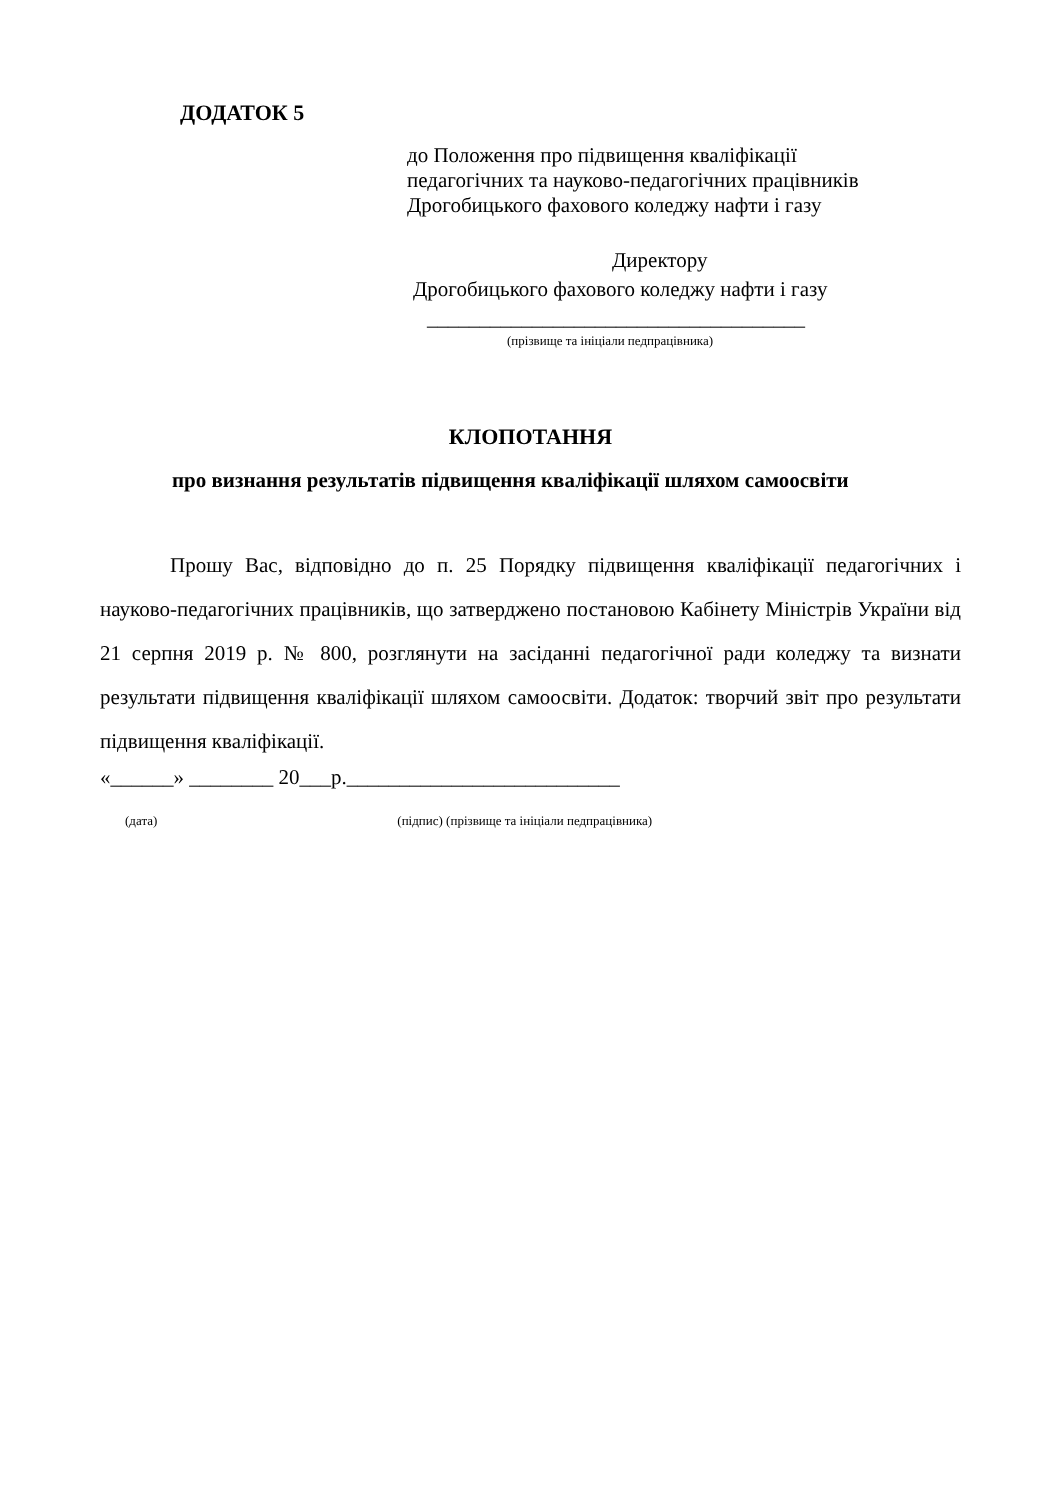ДОДАТОК 5
до Положення про підвищення кваліфікації
педагогічних та науково-педагогічних працівників
Дрогобицького фахового коледжу нафти і газу
Директору
Дрогобицького фахового коледжу нафти і газу
____________________________________
(прізвище та ініціали педпрацівника)
КЛОПОТАННЯ
про визнання результатів підвищення кваліфікації шляхом самоосвіти
Прошу Вас, відповідно до п. 25 Порядку підвищення кваліфікації педагогічних і науково-педагогічних працівників, що затверджено постановою Кабінету Міністрів України від 21 серпня 2019 р. № 800, розглянути на засіданні педагогічної ради коледжу та визнати результати підвищення кваліфікації шляхом самоосвіти. Додаток: творчий звіт про результати підвищення кваліфікації.
«______» ________ 20___р.__________________________
(дата) (підпис) (прізвище та ініціали педпрацівника)